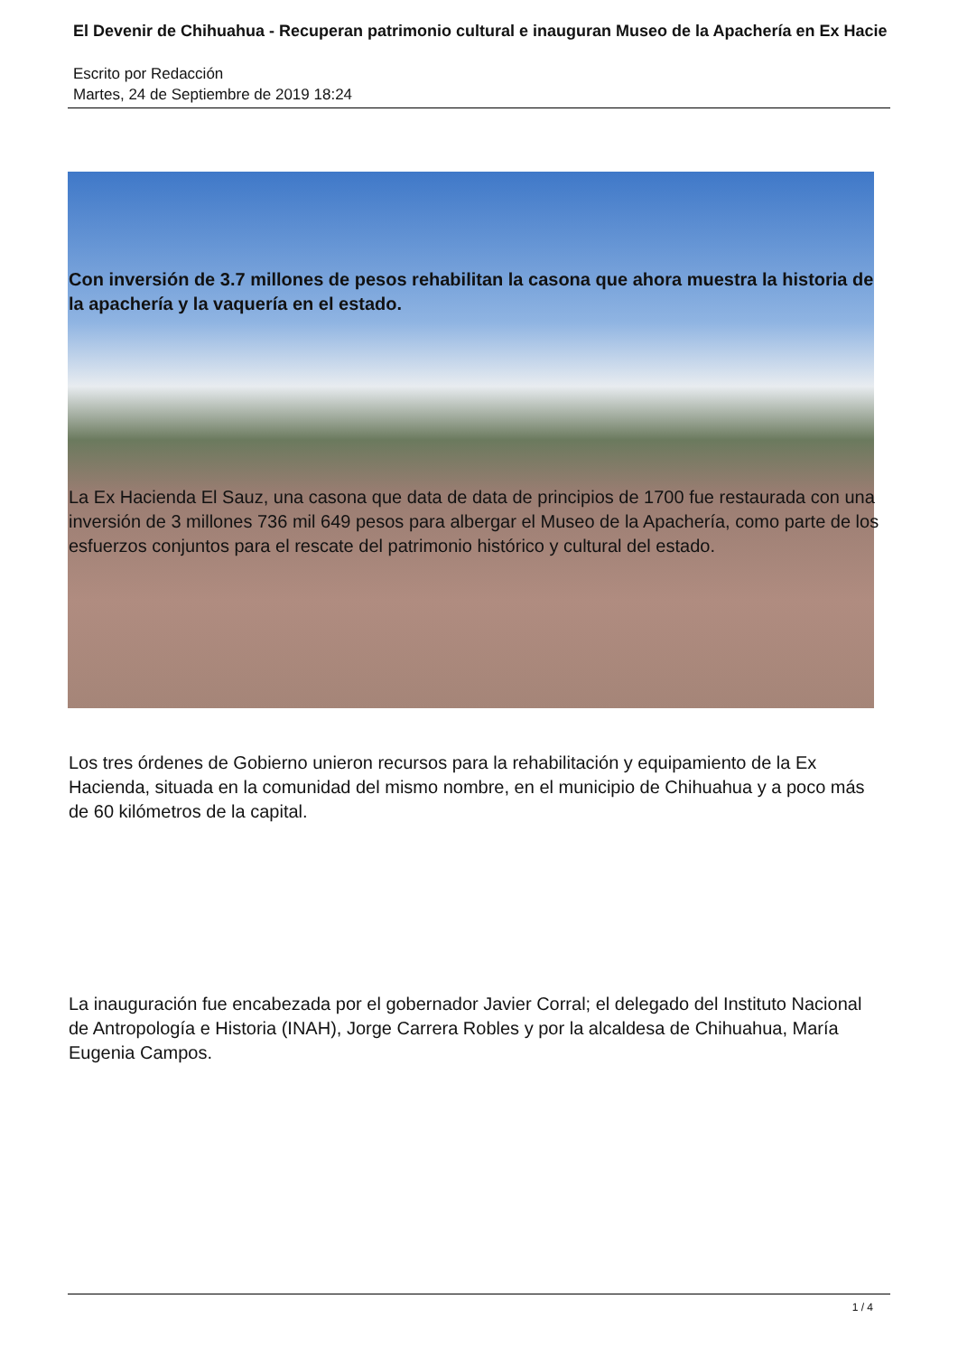El Devenir de Chihuahua - Recuperan patrimonio cultural e inauguran Museo de la Apachería en Ex Hacie
Escrito por Redacción
Martes, 24 de Septiembre de 2019 18:24
Con inversión de 3.7 millones de pesos rehabilitan la casona que ahora muestra la historia de la apachería y la vaquería en el estado.
La Ex Hacienda El Sauz, una casona que data de data de principios de 1700 fue restaurada con una inversión de 3 millones 736 mil 649 pesos para albergar el Museo de la Apachería, como parte de los esfuerzos conjuntos para el rescate del patrimonio histórico y cultural del estado.
Los tres órdenes de Gobierno unieron recursos para la rehabilitación y equipamiento de la Ex Hacienda, situada en la comunidad del mismo nombre, en el municipio de Chihuahua y a poco más de 60 kilómetros de la capital.
La inauguración fue encabezada por el gobernador Javier Corral; el delegado del Instituto Nacional de Antropología e Historia (INAH), Jorge Carrera Robles y por la alcaldesa de Chihuahua, María Eugenia Campos.
1 / 4